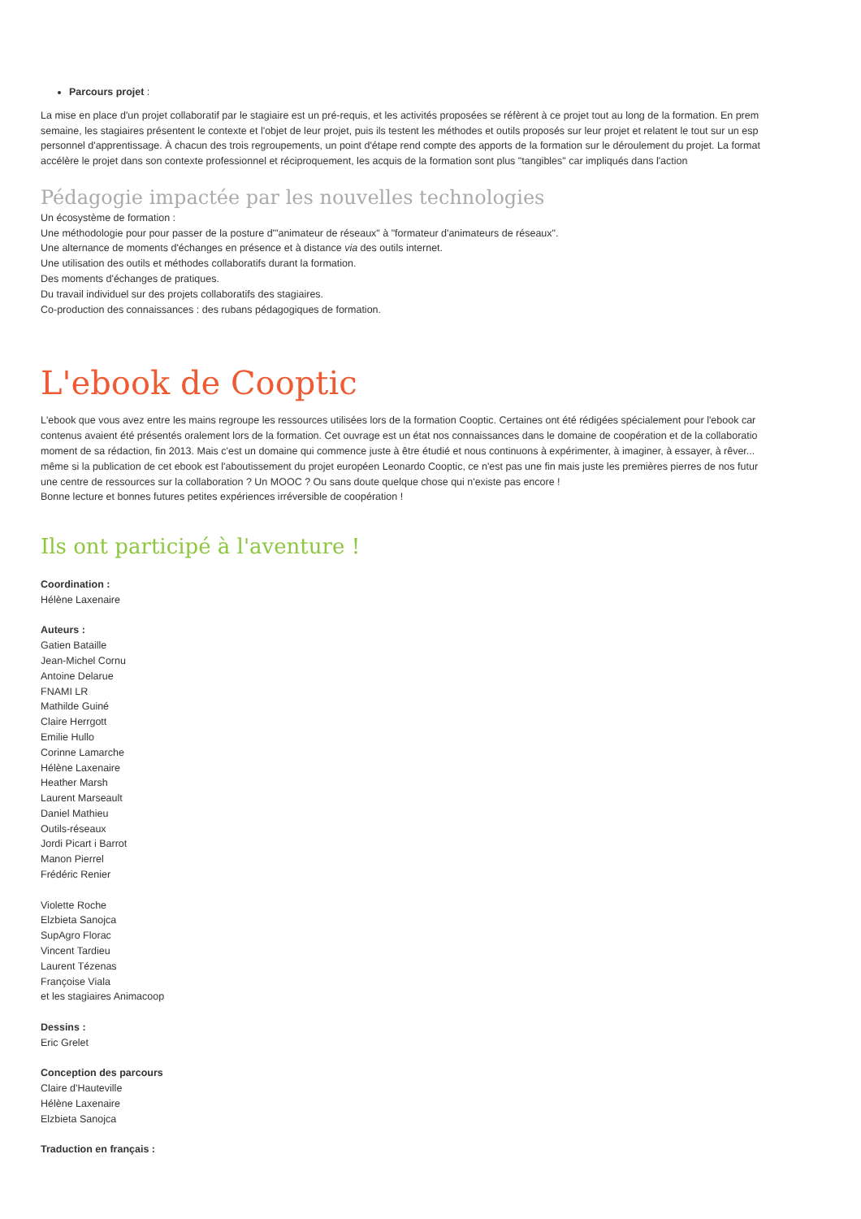Parcours projet :
La mise en place d'un projet collaboratif par le stagiaire est un pré-requis, et les activités proposées se réfèrent à ce projet tout au long de la formation. En prem
semaine, les stagiaires présentent le contexte et l'objet de leur projet, puis ils testent les méthodes et outils proposés sur leur projet et relatent le tout sur un esp
personnel d'apprentissage. À chacun des trois regroupements, un point d'étape rend compte des apports de la formation sur le déroulement du projet. La format
accélère le projet dans son contexte professionnel et réciproquement, les acquis de la formation sont plus "tangibles" car impliqués dans l'action
Pédagogie impactée par les nouvelles technologies
Un écosystème de formation :
Une méthodologie pour pour passer de la posture d'"animateur de réseaux" à "formateur d'animateurs de réseaux".
Une alternance de moments d'échanges en présence et à distance via des outils internet.
Une utilisation des outils et méthodes collaboratifs durant la formation.
Des moments d'échanges de pratiques.
Du travail individuel sur des projets collaboratifs des stagiaires.
Co-production des connaissances : des rubans pédagogiques de formation.
L'ebook de Cooptic
L'ebook que vous avez entre les mains regroupe les ressources utilisées lors de la formation Cooptic. Certaines ont été rédigées spécialement pour l'ebook car
contenus avaient été présentés oralement lors de la formation. Cet ouvrage est un état nos connaissances dans le domaine de coopération et de la collaboratio
moment de sa rédaction, fin 2013. Mais c'est un domaine qui commence juste à être étudié et nous continuons à expérimenter, à imaginer, à essayer, à rêver...
même si la publication de cet ebook est l'aboutissement du projet européen Leonardo Cooptic, ce n'est pas une fin mais juste les premières pierres de nos futur
une centre de ressources sur la collaboration ? Un MOOC ? Ou sans doute quelque chose qui n'existe pas encore !
Bonne lecture et bonnes futures petites expériences irréversible de coopération !
Ils ont participé à l'aventure !
Coordination :
Hélène Laxenaire
Auteurs :
Gatien Bataille
Jean-Michel Cornu
Antoine Delarue
FNAMI LR
Mathilde Guiné
Claire Herrgott
Emilie Hullo
Corinne Lamarche
Hélène Laxenaire
Heather Marsh
Laurent Marseault
Daniel Mathieu
Outils-réseaux
Jordi Picart i Barrot
Manon Pierrel
Frédéric Renier
Violette Roche
Elzbieta Sanojca
SupAgro Florac
Vincent Tardieu
Laurent Tézenas
Françoise Viala
et les stagiaires Animacoop
Dessins :
Eric Grelet
Conception des parcours
Claire d'Hauteville
Hélène Laxenaire
Elzbieta Sanojca
Traduction en français :